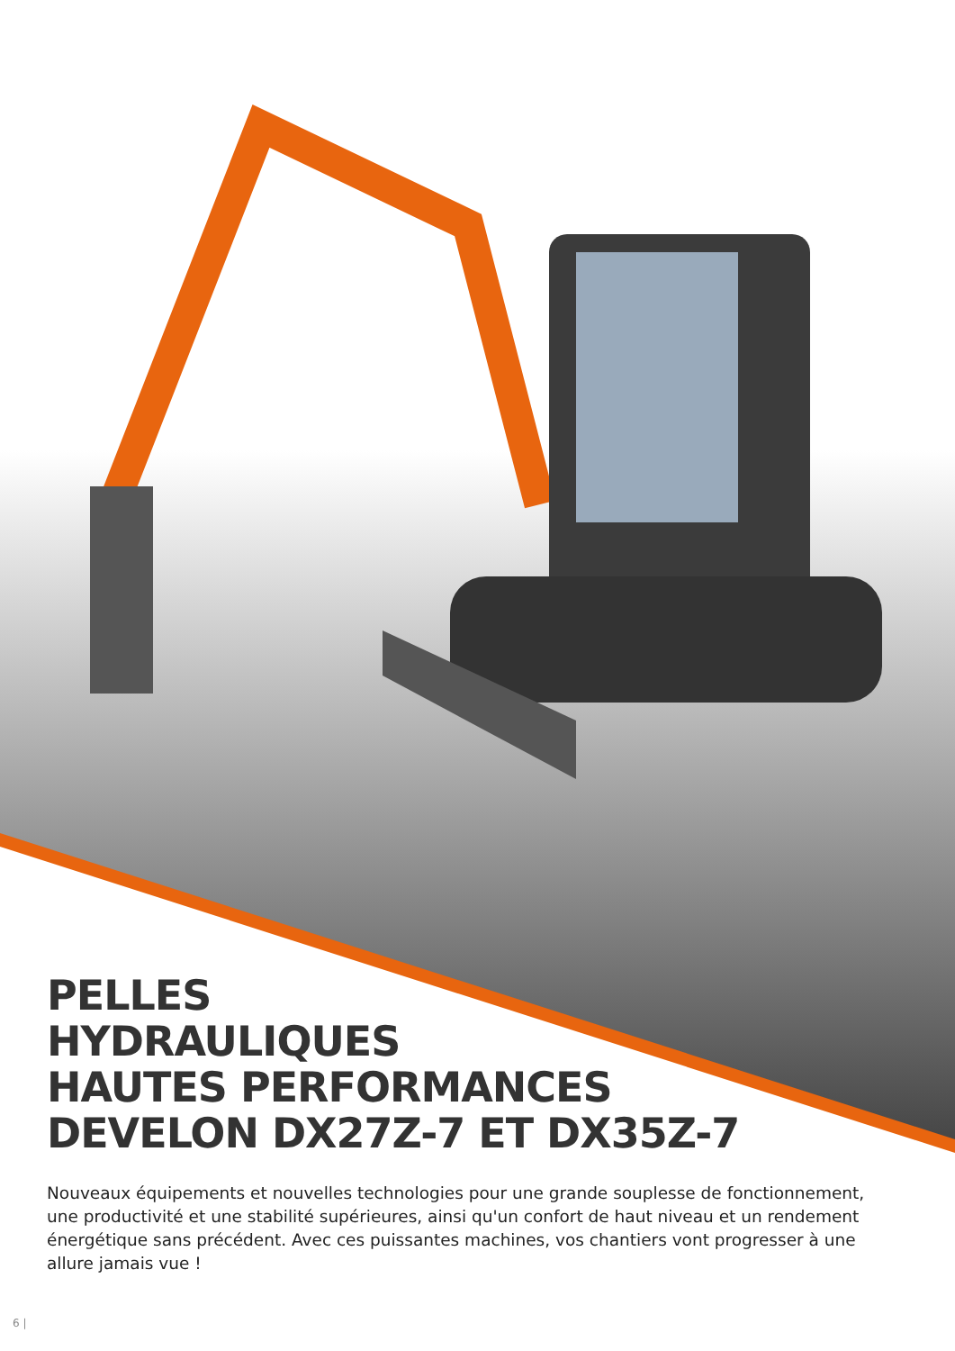PELLES
HYDRAULIQUES
HAUTES PERFORMANCES
DEVELON DX27Z-7 ET DX35Z-7
Nouveaux équipements et nouvelles technologies pour une grande souplesse de fonctionnement, une productivité et une stabilité supérieures, ainsi qu'un confort de haut niveau et un rendement énergétique sans précédent. Avec ces puissantes machines, vos chantiers vont progresser à une allure jamais vue !
6 |